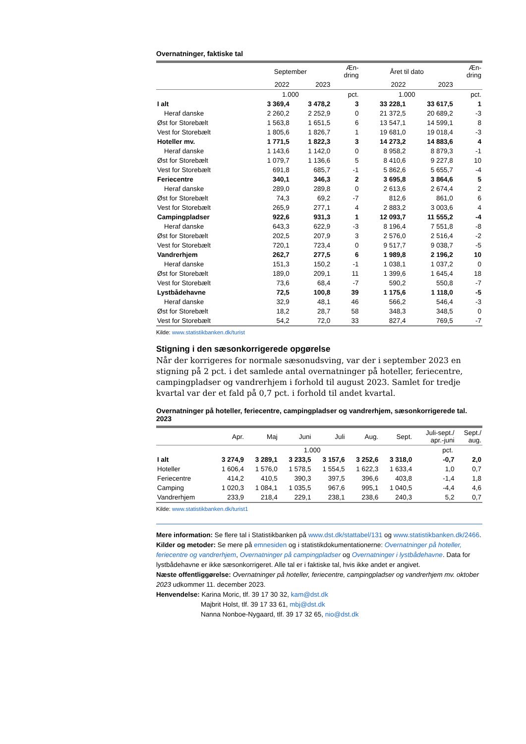Overnatninger, faktiske tal
| | September | | Æn- dring | Året til dato | | Æn- dring |
| --- | --- | --- | --- | --- | --- | --- |
| | 2022 | 2023 | | 2022 | 2023 | |
| | 1.000 | | pct. | 1.000 | | pct. |
| I alt | 3 369,4 | 3 478,2 | 3 | 33 228,1 | 33 617,5 | 1 |
| Heraf danske | 2 260,2 | 2 252,9 | 0 | 21 372,5 | 20 689,2 | -3 |
| Øst for Storebælt | 1 563,8 | 1 651,5 | 6 | 13 547,1 | 14 599,1 | 8 |
| Vest for Storebælt | 1 805,6 | 1 826,7 | 1 | 19 681,0 | 19 018,4 | -3 |
| Hoteller mv. | 1 771,5 | 1 822,3 | 3 | 14 273,2 | 14 883,6 | 4 |
| Heraf danske | 1 143,6 | 1 142,0 | 0 | 8 958,2 | 8 879,3 | -1 |
| Øst for Storebælt | 1 079,7 | 1 136,6 | 5 | 8 410,6 | 9 227,8 | 10 |
| Vest for Storebælt | 691,8 | 685,7 | -1 | 5 862,6 | 5 655,7 | -4 |
| Feriecentre | 340,1 | 346,3 | 2 | 3 695,8 | 3 864,6 | 5 |
| Heraf danske | 289,0 | 289,8 | 0 | 2 613,6 | 2 674,4 | 2 |
| Øst for Storebælt | 74,3 | 69,2 | -7 | 812,6 | 861,0 | 6 |
| Vest for Storebælt | 265,9 | 277,1 | 4 | 2 883,2 | 3 003,6 | 4 |
| Campingpladser | 922,6 | 931,3 | 1 | 12 093,7 | 11 555,2 | -4 |
| Heraf danske | 643,3 | 622,9 | -3 | 8 196,4 | 7 551,8 | -8 |
| Øst for Storebælt | 202,5 | 207,9 | 3 | 2 576,0 | 2 516,4 | -2 |
| Vest for Storebælt | 720,1 | 723,4 | 0 | 9 517,7 | 9 038,7 | -5 |
| Vandrerhjem | 262,7 | 277,5 | 6 | 1 989,8 | 2 196,2 | 10 |
| Heraf danske | 151,3 | 150,2 | -1 | 1 038,1 | 1 037,2 | 0 |
| Øst for Storebælt | 189,0 | 209,1 | 11 | 1 399,6 | 1 645,4 | 18 |
| Vest for Storebælt | 73,6 | 68,4 | -7 | 590,2 | 550,8 | -7 |
| Lystbådehavne | 72,5 | 100,8 | 39 | 1 175,6 | 1 118,0 | -5 |
| Heraf danske | 32,9 | 48,1 | 46 | 566,2 | 546,4 | -3 |
| Øst for Storebælt | 18,2 | 28,7 | 58 | 348,3 | 348,5 | 0 |
| Vest for Storebælt | 54,2 | 72,0 | 33 | 827,4 | 769,5 | -7 |
Kilde: www.statistikbanken.dk/turist
Stigning i den sæsonkorrigerede opgørelse
Når der korrigeres for normale sæsonudsving, var der i september 2023 en stigning på 2 pct. i det samlede antal overnatninger på hoteller, feriecentre, campingpladser og vandrerhjem i forhold til august 2023. Samlet for tredje kvartal var der et fald på 0,7 pct. i forhold til andet kvartal.
Overnatninger på hoteller, feriecentre, campingpladser og vandrerhjem, sæsonkorrigerede tal. 2023
| | Apr. | Maj | Juni | Juli | Aug. | Sept. | Juli-sept./ apr.-juni | Sept./ aug. |
| --- | --- | --- | --- | --- | --- | --- | --- | --- |
| | 1.000 | | | | | | pct. | |
| I alt | 3 274,9 | 3 289,1 | 3 233,5 | 3 157,6 | 3 252,6 | 3 318,0 | -0,7 | 2,0 |
| Hoteller | 1 606,4 | 1 576,0 | 1 578,5 | 1 554,5 | 1 622,3 | 1 633,4 | 1,0 | 0,7 |
| Feriecentre | 414,2 | 410,5 | 390,3 | 397,5 | 396,6 | 403,8 | -1,4 | 1,8 |
| Camping | 1 020,3 | 1 084,1 | 1 035,5 | 967,6 | 995,1 | 1 040,5 | -4,4 | 4,6 |
| Vandrerhjem | 233,9 | 218,4 | 229,1 | 238,1 | 238,6 | 240,3 | 5,2 | 0,7 |
Kilde: www.statistikbanken.dk/turist1
Mere information: Se flere tal i Statistikbanken på www.dst.dk/stattabel/131 og www.statistikbanken.dk/2466.
Kilder og metoder: Se mere på emnesiden og i statistikdokumentationerne: Overnatninger på hoteller, feriecentre og vandrerhjem, Overnatninger på campingpladser og Overnatninger i lystbådehavne. Data for lystbådehavne er ikke sæsonkorrigeret. Alle tal er i faktiske tal, hvis ikke andet er angivet.
Næste offentliggørelse: Overnatninger på hoteller, feriecentre, campingpladser og vandrerhjem mv. oktober 2023 udkommer 11. december 2023.
Henvendelse: Karina Moric, tlf. 39 17 30 32, kam@dst.dk
Majbrit Holst, tlf. 39 17 33 61, mbj@dst.dk
Nanna Nonboe-Nygaard, tlf. 39 17 32 65, nio@dst.dk